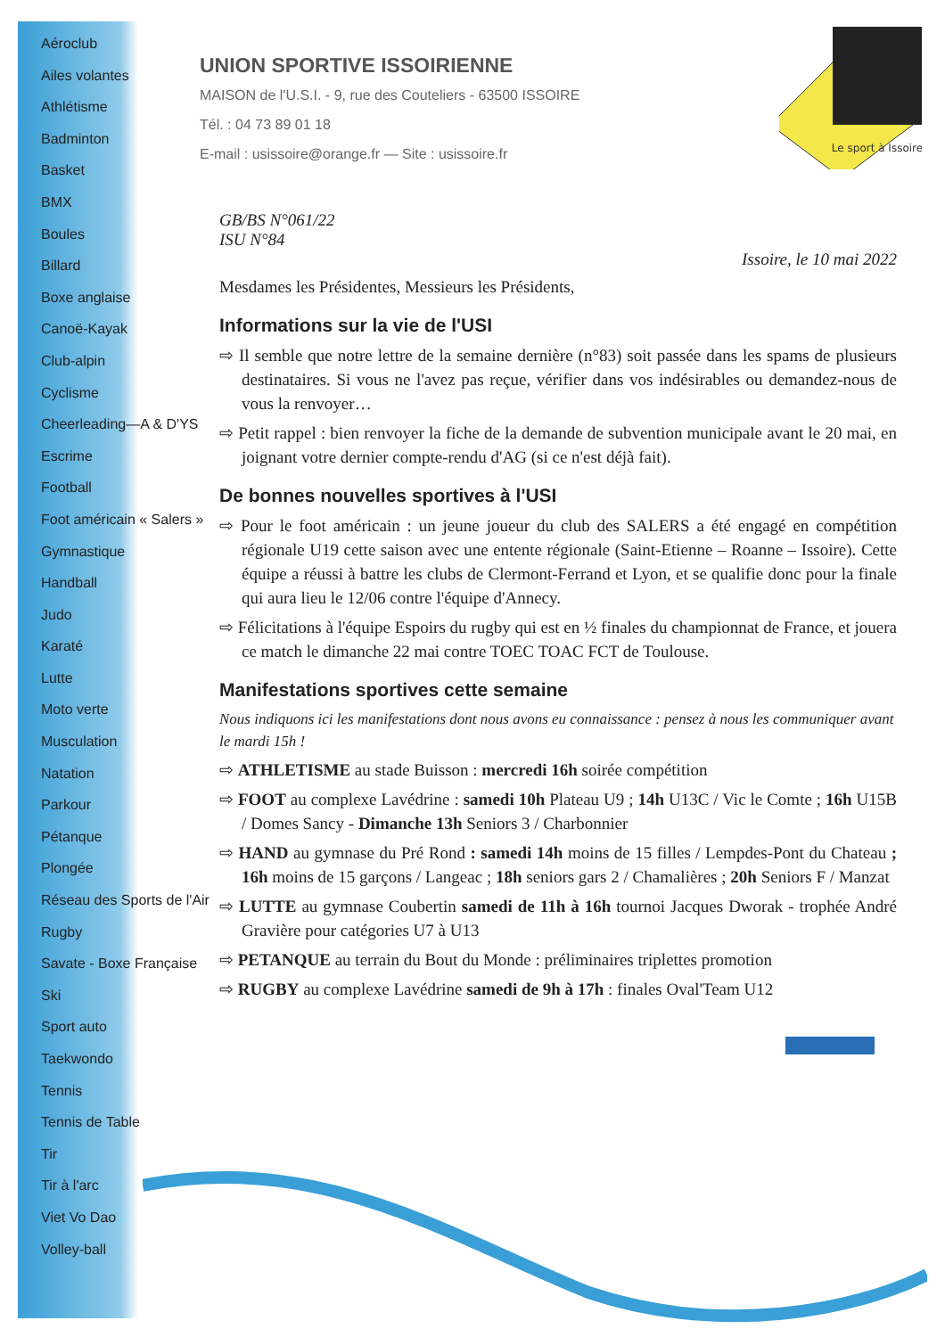Aéroclub
Ailes volantes
Athlétisme
Badminton
Basket
BMX
Boules
Billard
Boxe anglaise
Canoë-Kayak
Club-alpin
Cyclisme
Cheerleading—A & D'YS
Escrime
Football
Foot américain « Salers »
Gymnastique
Handball
Judo
Karaté
Lutte
Moto verte
Musculation
Natation
Parkour
Pétanque
Plongée
Réseau des Sports de l'Air
Rugby
Savate - Boxe Française
Ski
Sport auto
Taekwondo
Tennis
Tennis de Table
Tir
Tir à l'arc
Viet Vo Dao
Volley-ball
Le sport à Issoire
UNION SPORTIVE ISSOIRIENNE
MAISON de l'U.S.I. - 9, rue des Couteliers - 63500 ISSOIRE
Tél. : 04 73 89 01 18
E-mail : usissoire@orange.fr — Site : usissoire.fr
GB/BS N°061/22
ISU N°84
Issoire, le 10 mai 2022
Mesdames les Présidentes, Messieurs les Présidents,
Informations sur la vie de l'USI
⇨ Il semble que notre lettre de la semaine dernière (n°83) soit passée dans les spams de plusieurs destinataires. Si vous ne l'avez pas reçue, vérifier dans vos indésirables ou demandez-nous de vous la renvoyer…
⇨ Petit rappel : bien renvoyer la fiche de la demande de subvention municipale avant le 20 mai, en joignant votre dernier compte-rendu d'AG (si ce n'est déjà fait).
De bonnes nouvelles sportives à l'USI
⇨ Pour le foot américain : un jeune joueur du club des SALERS a été engagé en compétition régionale U19 cette saison avec une entente régionale (Saint-Etienne – Roanne – Issoire). Cette équipe a réussi à battre les clubs de Clermont-Ferrand et Lyon, et se qualifie donc pour la finale qui aura lieu le 12/06 contre l'équipe d'Annecy.
⇨ Félicitations à l'équipe Espoirs du rugby qui est en ½ finales du championnat de France, et jouera ce match le dimanche 22 mai contre TOEC TOAC FCT de Toulouse.
Manifestations sportives cette semaine
Nous indiquons ici les manifestations dont nous avons eu connaissance : pensez à nous les communiquer avant le mardi 15h !
⇨ ATHLETISME au stade Buisson : mercredi 16h soirée compétition
⇨ FOOT au complexe Lavédrine : samedi 10h Plateau U9 ; 14h U13C / Vic le Comte ; 16h U15B / Domes Sancy - Dimanche 13h Seniors 3 / Charbonnier
⇨ HAND au gymnase du Pré Rond : samedi 14h moins de 15 filles / Lempdes-Pont du Chateau ; 16h moins de 15 garçons / Langeac ; 18h seniors gars 2 / Chamalières ; 20h Seniors F / Manzat
⇨ LUTTE au gymnase Coubertin samedi de 11h à 16h tournoi Jacques Dworak - trophée André Gravière pour catégories U7 à U13
⇨ PETANQUE au terrain du Bout du Monde : préliminaires triplettes promotion
⇨ RUGBY au complexe Lavédrine samedi de 9h à 17h : finales Oval'Team U12